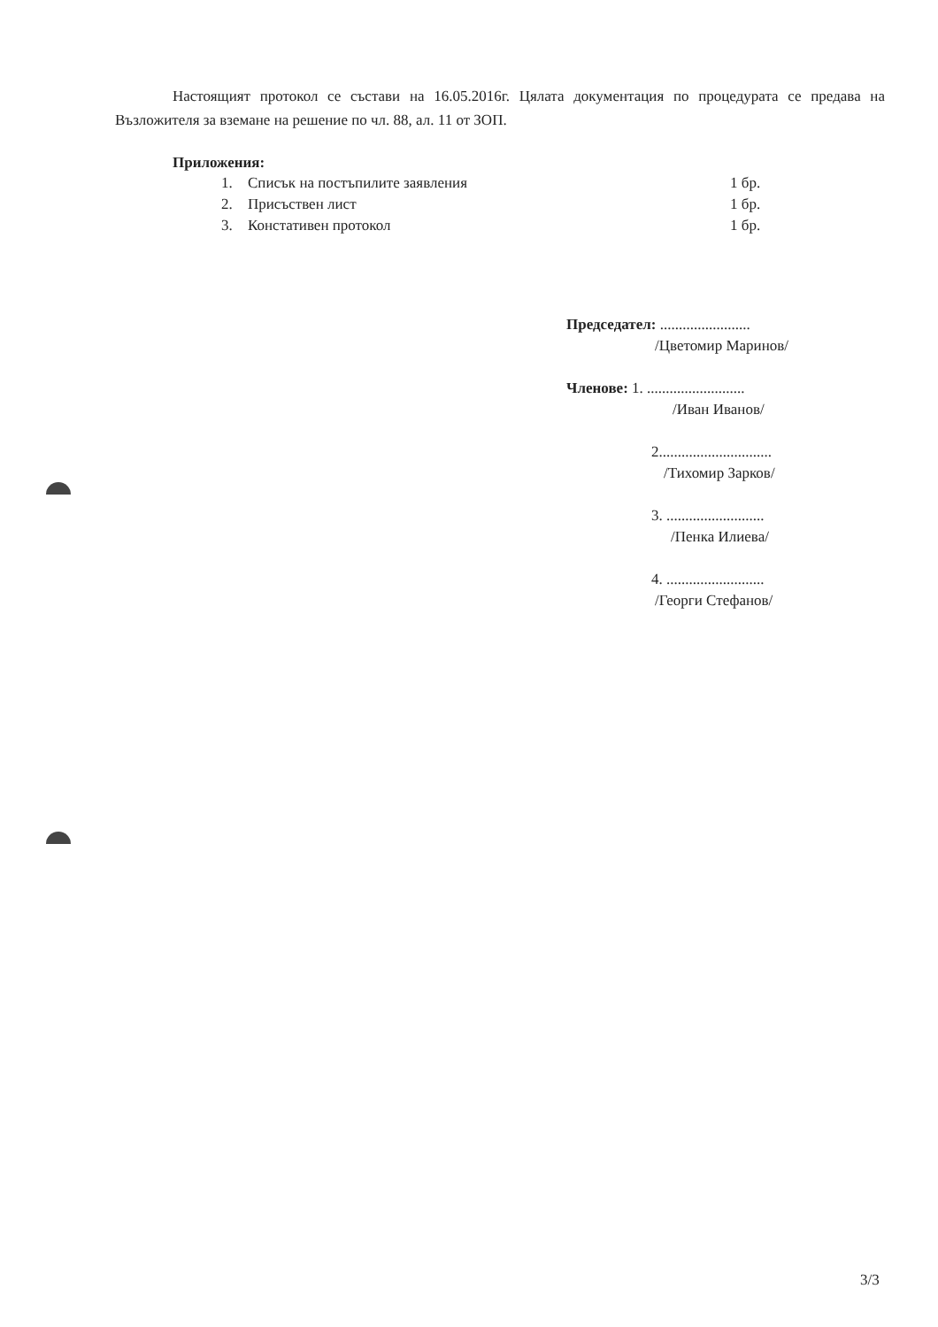Настоящият протокол се състави на 16.05.2016г. Цялата документация по процедурата се предава на Възложителя за вземане на решение по чл. 88, ал. 11 от ЗОП.
Приложения:
| 1. | Списък на постъпилите заявления | 1 бр. |
| 2. | Присъствен лист | 1 бр. |
| 3. | Констативен протокол | 1 бр. |
Председател: ........................
/Цветомир Маринов/
Членове: 1. ..........................
/Иван Иванов/
2..............................
/Тихомир Зарков/
3. ..........................
/Пенка Илиева/
4. ..........................
/Георги Стефанов/
3/3